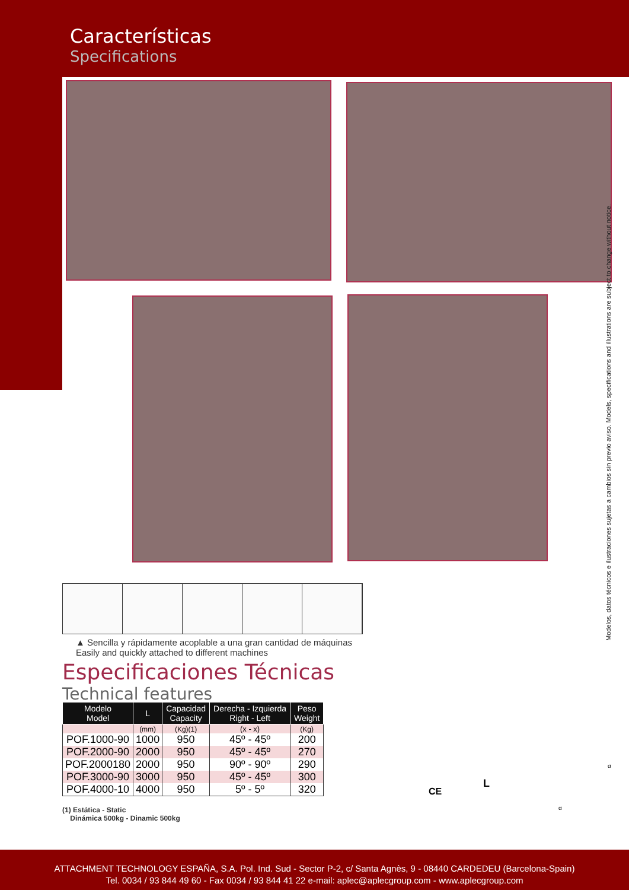Características
Specifications
Modelos, datos técnicos e ilustraciones sujetas a cambios sin previo aviso. Models, specifications and illustrations are subject to change without notice.
▲ Sencilla y rápidamente acoplable a una gran cantidad de máquinas
Easily and quickly attached to different machines
Especificaciones Técnicas
Technical features
| Modelo Model | L | Capacidad Capacity | Derecha - Izquierda Right - Left | Peso Weight |
| --- | --- | --- | --- | --- |
| | (mm) | (Kg)(1) | (x - x) | (Kg) |
| POF.1000-90 | 1000 | 950 | 45º - 45º | 200 |
| POF.2000-90 | 2000 | 950 | 45º - 45º | 270 |
| POF.2000180 | 2000 | 950 | 90º - 90º | 290 |
| POF.3000-90 | 3000 | 950 | 45º - 45º | 300 |
| POF.4000-10 | 4000 | 950 | 5º - 5º | 320 |
CE
L
α
α
(1) Estática - Static
Dinámica 500kg - Dinamic 500kg
ATTACHMENT TECHNOLOGY ESPAÑA, S.A. Pol. Ind. Sud - Sector P-2, c/ Santa Agnès, 9 - 08440 CARDEDEU (Barcelona-Spain)
Tel. 0034 / 93 844 49 60 - Fax 0034 / 93 844 41 22 e-mail: aplec@aplecgroup.com - www.aplecgroup.com